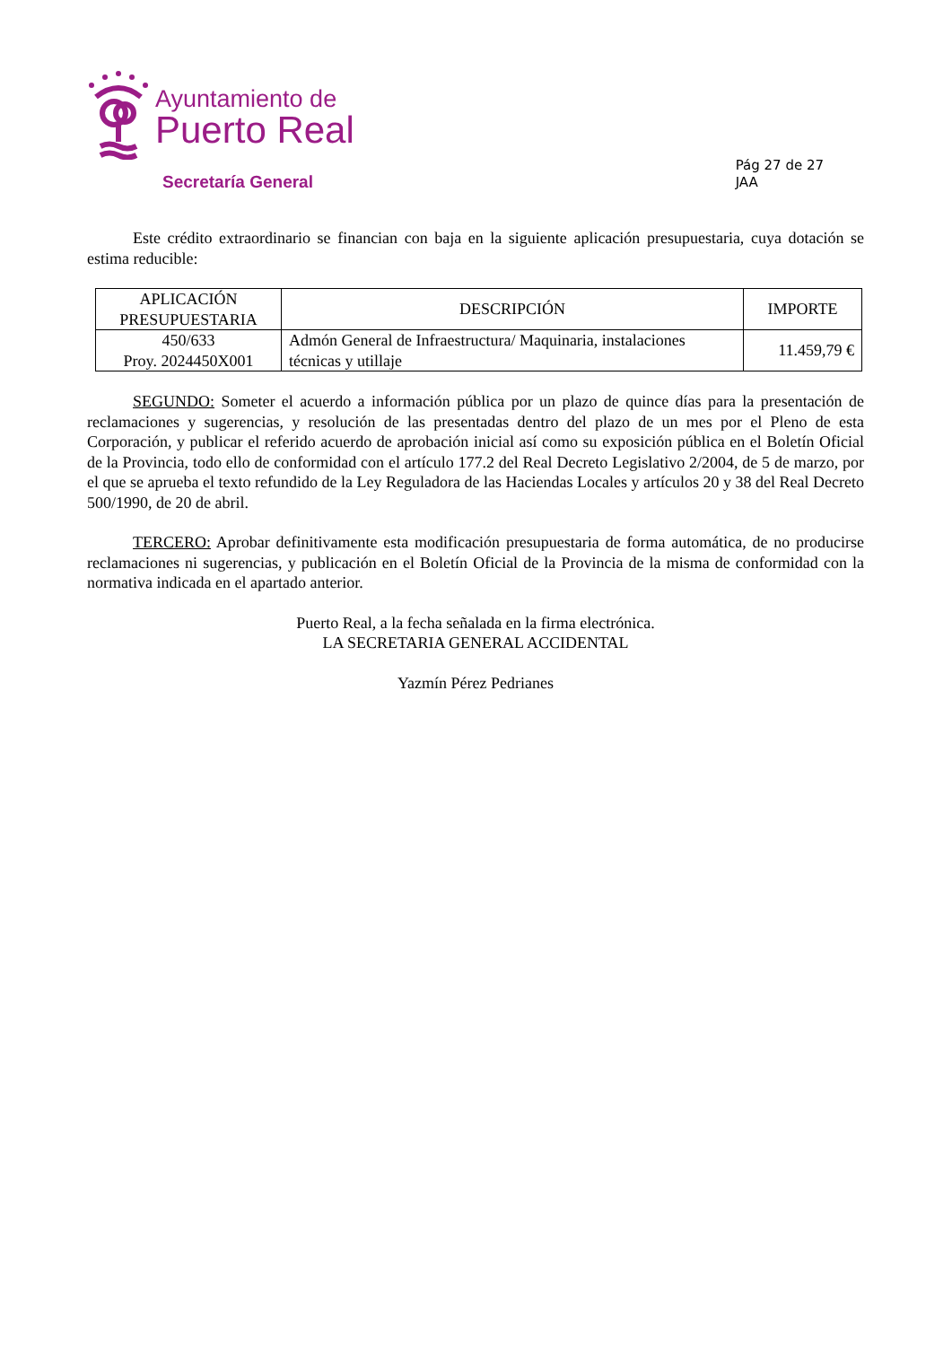Ayuntamiento de
Puerto Real
Secretaría General
Pág 27 de 27
JAA
Este crédito extraordinario se financian con baja en la siguiente aplicación presupuestaria, cuya dotación se estima reducible:
| APLICACIÓN PRESUPUESTARIA | DESCRIPCIÓN | IMPORTE |
| --- | --- | --- |
| 450/633 Proy. 2024450X001 | Admón General de Infraestructura/ Maquinaria, instalaciones técnicas y utillaje | 11.459,79 € |
SEGUNDO: Someter el acuerdo a información pública por un plazo de quince días para la presentación de reclamaciones y sugerencias, y resolución de las presentadas dentro del plazo de un mes por el Pleno de esta Corporación, y publicar el referido acuerdo de aprobación inicial así como su exposición pública en el Boletín Oficial de la Provincia, todo ello de conformidad con el artículo 177.2 del Real Decreto Legislativo 2/2004, de 5 de marzo, por el que se aprueba el texto refundido de la Ley Reguladora de las Haciendas Locales y artículos 20 y 38 del Real Decreto 500/1990, de 20 de abril.
TERCERO: Aprobar definitivamente esta modificación presupuestaria de forma automática, de no producirse reclamaciones ni sugerencias, y publicación en el Boletín Oficial de la Provincia de la misma de conformidad con la normativa indicada en el apartado anterior.
Puerto Real, a la fecha señalada en la firma electrónica.
LA SECRETARIA GENERAL ACCIDENTAL
Yazmín Pérez Pedrianes